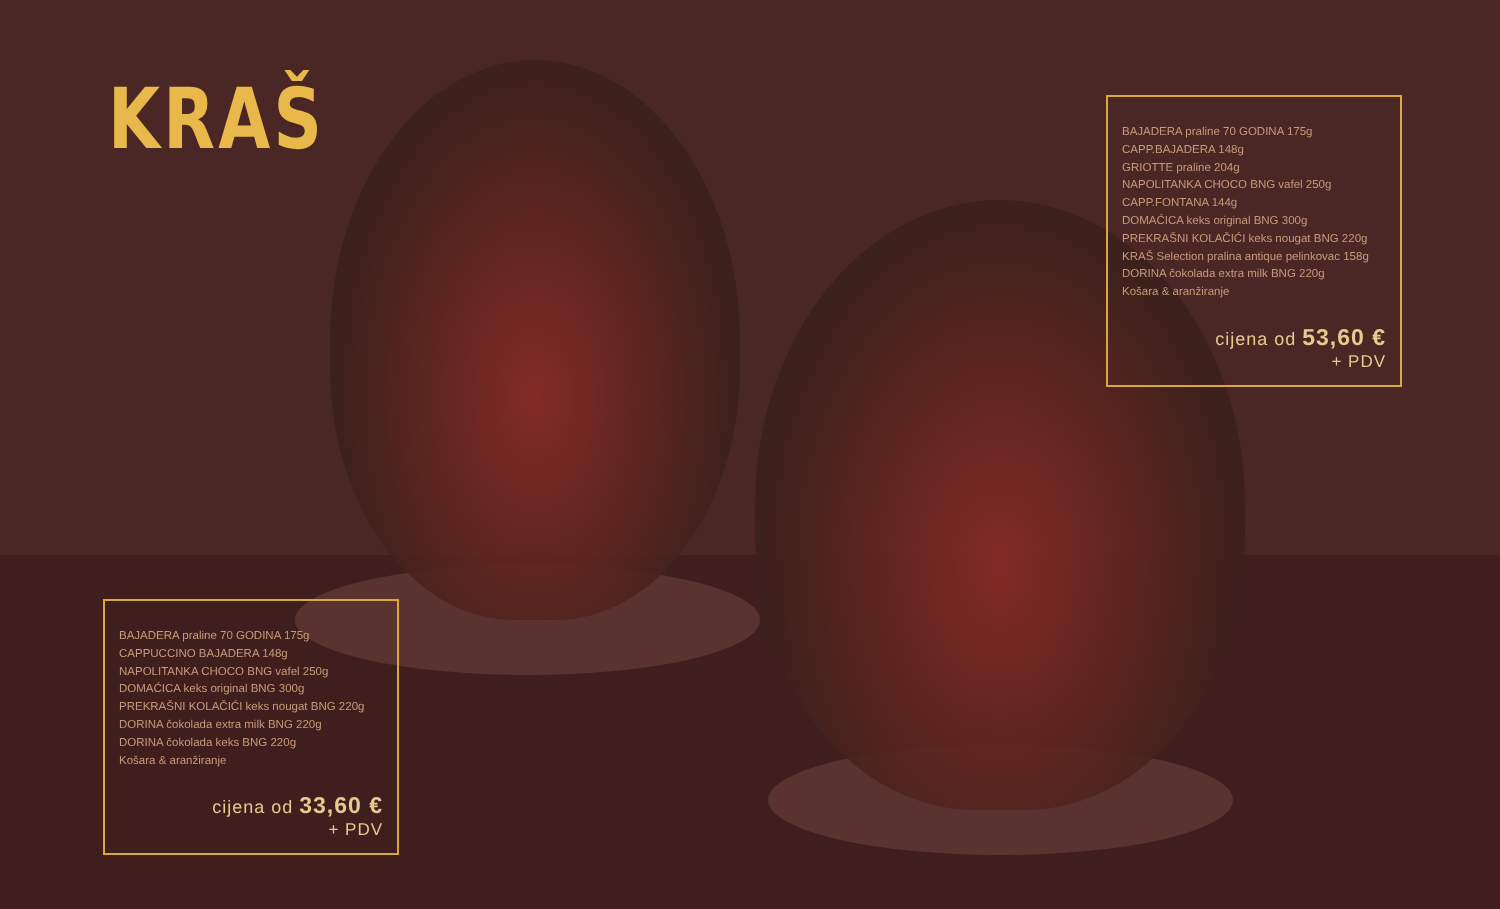KRAŠ
BAJADERA praline 70 GODINA 175g
CAPP.BAJADERA 148g
GRIOTTE praline 204g
NAPOLITANKA CHOCO BNG vafel 250g
CAPP.FONTANA 144g
DOMAĆICA keks original BNG 300g
PREKRAŠNI KOLAČIĆI keks nougat BNG 220g
KRAŠ Selection pralina antique pelinkovac 158g
DORINA čokolada extra milk BNG 220g
Košara & aranžiranje
cijena od 53,60 €
+ PDV
BAJADERA praline 70 GODINA 175g
CAPPUCCINO BAJADERA 148g
NAPOLITANKA CHOCO BNG vafel 250g
DOMAĆICA keks original BNG 300g
PREKRAŠNI KOLAČIĆI keks nougat BNG 220g
DORINA čokolada extra milk BNG 220g
DORINA čokolada keks BNG 220g
Košara & aranžiranje
cijena od 33,60 €
+ PDV